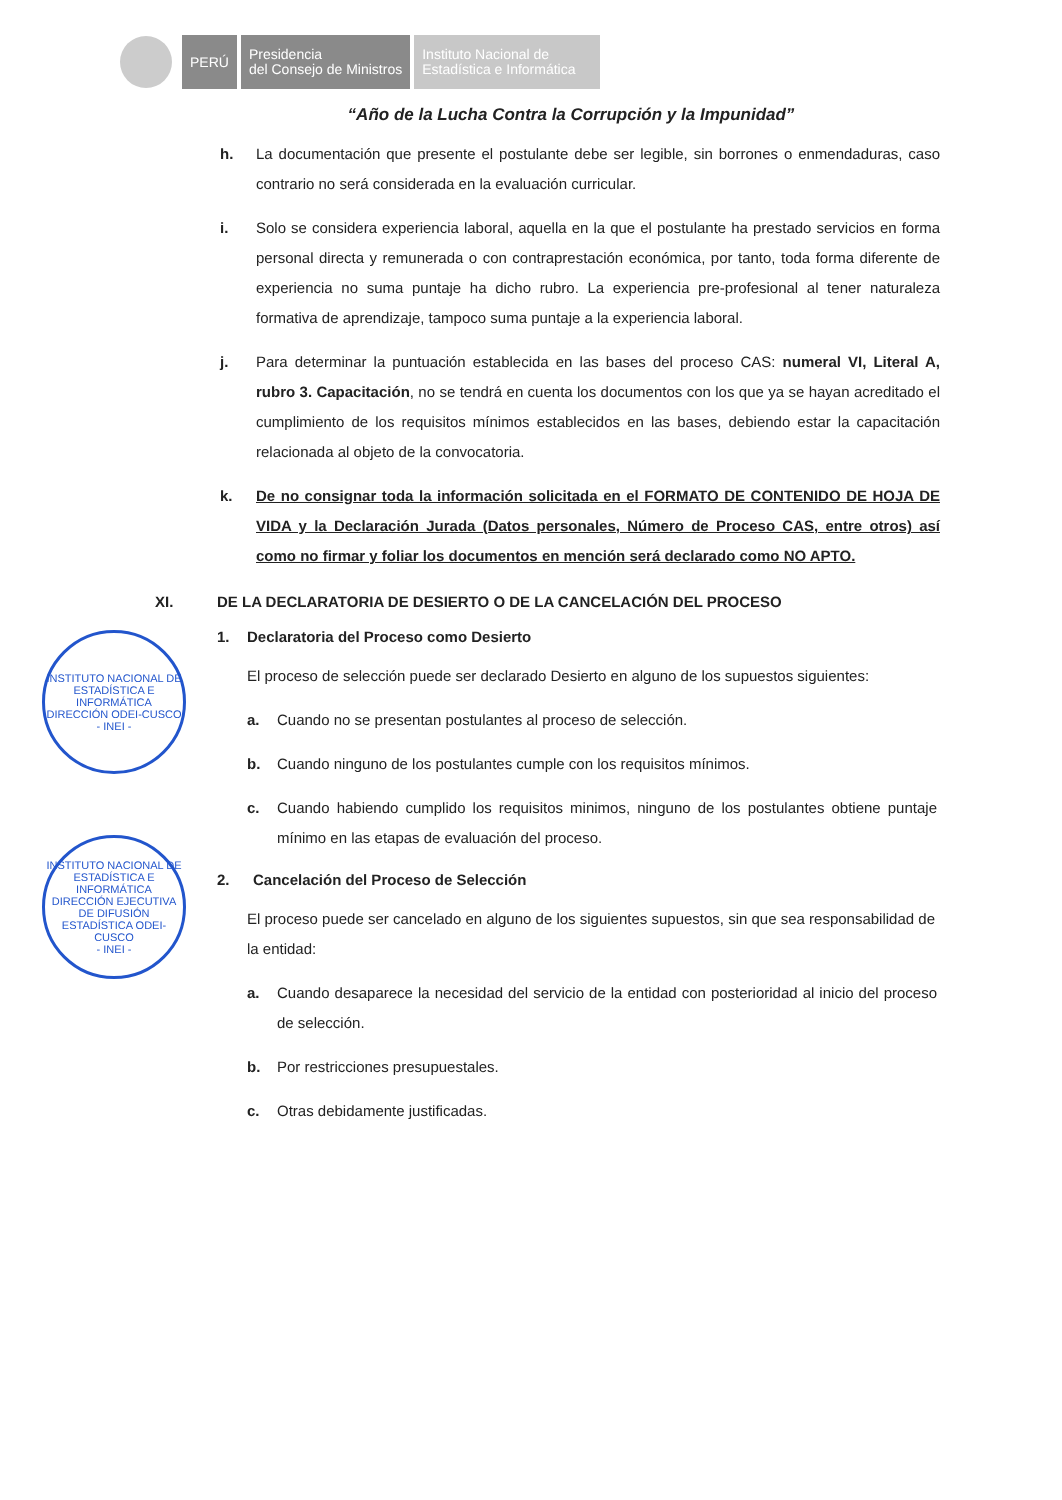PERÚ
Presidencia
del Consejo de Ministros
Instituto Nacional de
Estadística e Informática
“Año de la Lucha Contra la Corrupción y la Impunidad”
h. La documentación que presente el postulante debe ser legible, sin borrones o enmendaduras, caso contrario no será considerada en la evaluación curricular.
i. Solo se considera experiencia laboral, aquella en la que el postulante ha prestado servicios en forma personal directa y remunerada o con contraprestación económica, por tanto, toda forma diferente de experiencia no suma puntaje ha dicho rubro. La experiencia pre-profesional al tener naturaleza formativa de aprendizaje, tampoco suma puntaje a la experiencia laboral.
j. Para determinar la puntuación establecida en las bases del proceso CAS: numeral VI, Literal A, rubro 3. Capacitación, no se tendrá en cuenta los documentos con los que ya se hayan acreditado el cumplimiento de los requisitos mínimos establecidos en las bases, debiendo estar la capacitación relacionada al objeto de la convocatoria.
k. De no consignar toda la información solicitada en el FORMATO DE CONTENIDO DE HOJA DE VIDA y la Declaración Jurada (Datos personales, Número de Proceso CAS, entre otros) así como no firmar y foliar los documentos en mención será declarado como NO APTO.
XI. DE LA DECLARATORIA DE DESIERTO O DE LA CANCELACIÓN DEL PROCESO
1. Declaratoria del Proceso como Desierto
El proceso de selección puede ser declarado Desierto en alguno de los supuestos siguientes:
a. Cuando no se presentan postulantes al proceso de selección.
b. Cuando ninguno de los postulantes cumple con los requisitos mínimos.
c. Cuando habiendo cumplido los requisitos minimos, ninguno de los postulantes obtiene puntaje mínimo en las etapas de evaluación del proceso.
2. Cancelación del Proceso de Selección
El proceso puede ser cancelado en alguno de los siguientes supuestos, sin que sea responsabilidad de la entidad:
a. Cuando desaparece la necesidad del servicio de la entidad con posterioridad al inicio del proceso de selección.
b. Por restricciones presupuestales.
c. Otras debidamente justificadas.
INSTITUTO NACIONAL DE ESTADÍSTICA E INFORMÁTICA
DIRECCIÓN ODEI-CUSCO
- INEI -
INSTITUTO NACIONAL DE ESTADÍSTICA E INFORMÁTICA
DIRECCIÓN EJECUTIVA DE DIFUSIÓN ESTADÍSTICA ODEI-CUSCO
- INEI -